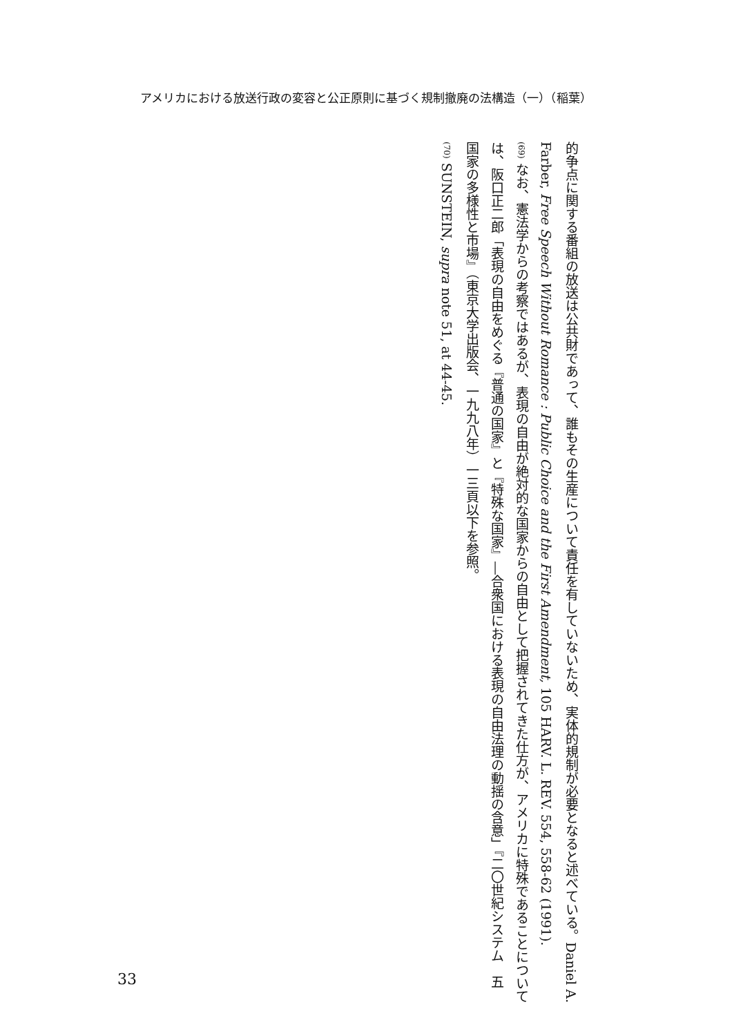アメリカにおける放送行政の変容と公正原則に基づく規制撤廃の法構造（一）（稲葉）
的争点に関する番組の放送は公共財であって、誰もその生産について責任を有していないため、実体的規制が必要となると述べている。Daniel A. Farber, Free Speech Without Romance : Public Choice and the First Amendment, 105 HARV. L. REV. 554, 558-62 (1991).
(69) なお、憲法学からの考察ではあるが、表現の自由が絶対的な国家からの自由として把握されてきた仕方が、アメリカに特殊であることについては、阪口正二郎「表現の自由をめぐる『普通の国家』と『特殊な国家』―合衆国における表現の自由法理の動揺の含意」『二〇世紀システム　五　国家の多様性と市場』（東京大学出版会、一九九八年）一三頁以下を参照。
(70) SUNSTEIN, supra note 51, at 44-45.
33